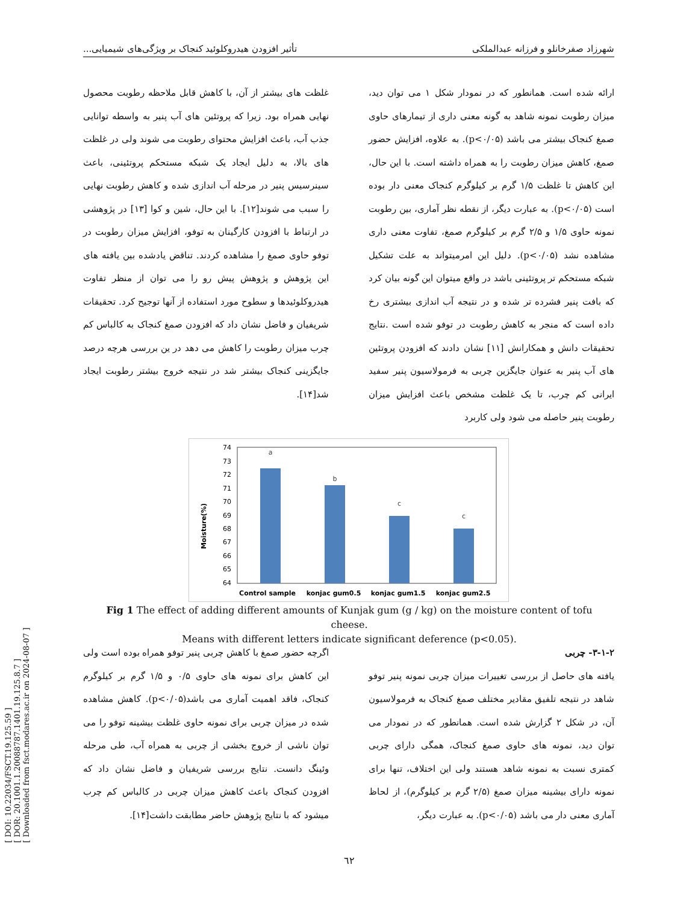[ DOI: 10.22034/FSCT.19.125.59 ]
[ DOR: 20.1001.1.20088787.1401.19.125.8.7 ]
[ Downloaded from fsct.modares.ac.ir on 2024-08-07 ]
شهرزاد صفرخانلو و فرزانه عبدالملکی تأثیر افزودن هیدروکلوئید کنجاک بر ویژگی‌های شیمیایی...
ارائه شده است. همانطور که در نمودار شکل ۱ می توان دید، میزان رطوبت نمونه شاهد به گونه معنی داری از تیمارهای حاوی صمغ کنجاک بیشتر می باشد (p<۰/۰۵). به علاوه، افزایش حضور صمغ، کاهش میزان رطوبت را به همراه داشته است. با این حال، این کاهش تا غلظت ۱/۵ گرم بر کیلوگرم کنجاک معنی دار بوده است (p<۰/۰۵). به عبارت دیگر، از نقطه نظر آماری، بین رطوبت نمونه حاوی ۱/۵ و ۲/۵ گرم بر کیلوگرم صمغ، تفاوت معنی داری مشاهده نشد (p<۰/۰۵). دلیل این امرمیتواند به علت تشکیل شبکه مستحکم تر پروتئینی باشد در واقع میتوان این گونه بیان کرد که بافت پنیر فشرده تر شده و در نتیجه آب اندازی بیشتری رخ داده است که منجر به کاهش رطوبت در توفو شده است .نتایج تحقیقات دانش و همکارانش [۱۱] نشان دادند که افزودن پروتئین های آب پنیر به عنوان جایگزین چربی به فرمولاسیون پنیر سفید ایرانی کم چرب، تا یک غلظت مشخص باعث افزایش میزان رطوبت پنیر حاصله می شود ولی کاربرد
غلظت های بیشتر از آن، با کاهش قابل ملاحظه رطوبت محصول نهایی همراه بود. زیرا که پروتئین های آب پنیر به واسطه توانایی جذب آب، باعث افزایش محتوای رطوبت می شوند ولی در غلظت های بالا، به دلیل ایجاد یک شبکه مستحکم پروتئینی، باعث سینرسیس پنیر در مرحله آب اندازی شده و کاهش رطوبت نهایی را سبب می شوند[۱۲]. با این حال، شین و کوا [۱۳] در پژوهشی در ارتباط با افزودن کارگینان به توفو، افزایش میزان رطوبت در توفو حاوی صمغ را مشاهده کردند. تناقض یادشده بین یافته های این پژوهش و پژوهش پیش رو را می توان از منظر تفاوت هیدروکلوئیدها و سطوح مورد استفاده از آنها توجیح کرد. تحقیقات شریفیان و فاضل نشان داد که افزودن صمغ کنجاک به کالباس کم چرب میزان رطوبت را کاهش می دهد در ین بررسی هرچه درصد جایگزینی کنجاک بیشتر شد در نتیجه خروج بیشتر رطوبت ایجاد شد[۱۴].
Moisture(%)
74
73
72
71
70
69
68
67
66
65
64
a
b
c
c
Control sample
konjac gum0.5
konjac gum1.5
konjac gum2.5
Fig 1 The effect of adding different amounts of Kunjak gum (g / kg) on the moisture content of tofu cheese.
Means with different letters indicate significant deference (p<0.05).
۳-۱-۲- چربی
یافته های حاصل از بررسی تغییرات میزان چربی نمونه پنیر توفو شاهد در نتیجه تلفیق مقادیر مختلف صمغ کنجاک به فرمولاسیون آن، در شکل ۲ گزارش شده است. همانطور که در نمودار می توان دید، نمونه های حاوی صمغ کنجاک، همگی دارای چربی کمتری نسبت به نمونه شاهد هستند ولی این اختلاف، تنها برای نمونه دارای بیشینه میزان صمغ (۲/۵ گرم بر کیلوگرم)، از لحاظ آماری معنی دار می باشد (p<۰/۰۵). به عبارت دیگر،
اگرچه حضور صمغ با کاهش چربی پنیر توفو همراه بوده است ولی این کاهش برای نمونه های حاوی ۰/۵ و ۱/۵ گرم بر کیلوگرم کنجاک، فاقد اهمیت آماری می باشد(p<۰/۰۵). کاهش مشاهده شده در میزان چربی برای نمونه حاوی غلظت بیشینه توفو را می توان ناشی از خروج بخشی از چربی به همراه آب، طی مرحله وئینگ دانست. نتایج بررسی شریفیان و فاضل نشان داد که افزودن کنجاک باعث کاهش میزان چربی در کالباس کم چرب میشود که با نتایج پژوهش حاضر مطابقت داشت[۱۴].
٦٢